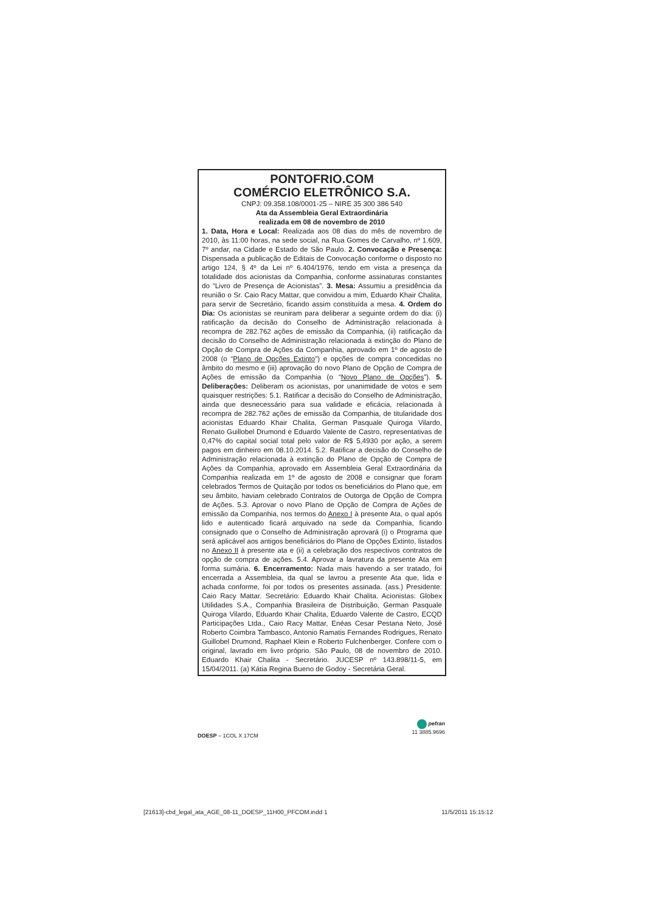PONTOFRIO.COM
COMÉRCIO ELETRÔNICO S.A.
CNPJ: 09.358.108/0001-25 – NIRE 35 300 386 540
Ata da Assembleia Geral Extraordinária
realizada em 08 de novembro de 2010
1. Data, Hora e Local: Realizada aos 08 dias do mês de novembro de 2010, às 11:00 horas, na sede social, na Rua Gomes de Carvalho, nº 1.609, 7º andar, na Cidade e Estado de São Paulo. 2. Convocação e Presença: Dispensada a publicação de Editais de Convocação conforme o disposto no artigo 124, § 4º da Lei nº 6.404/1976, tendo em vista a presença da totalidade dos acionistas da Companhia, conforme assinaturas constantes do “Livro de Presença de Acionistas”. 3. Mesa: Assumiu a presidência da reunião o Sr. Caio Racy Mattar, que convidou a mim, Eduardo Khair Chalita, para servir de Secretário, ficando assim constituída a mesa. 4. Ordem do Dia: Os acionistas se reuniram para deliberar a seguinte ordem do dia: (i) ratificação da decisão do Conselho de Administração relacionada à recompra de 282.762 ações de emissão da Companhia, (ii) ratificação da decisão do Conselho de Administração relacionada à extinção do Plano de Opção de Compra de Ações da Companhia, aprovado em 1º de agosto de 2008 (o “Plano de Opções Extinto”) e opções de compra concedidas no âmbito do mesmo e (iii) aprovação do novo Plano de Opção de Compra de Ações de emissão da Companhia (o “Novo Plano de Opções”). 5. Deliberações: Deliberam os acionistas, por unanimidade de votos e sem quaisquer restrições: 5.1. Ratificar a decisão do Conselho de Administração, ainda que desnecessário para sua validade e eficácia, relacionada à recompra de 282.762 ações de emissão da Companhia, de titularidade dos acionistas Eduardo Khair Chalita, German Pasquale Quiroga Vilardo, Renato Guillobel Drumond e Eduardo Valente de Castro, representativas de 0,47% do capital social total pelo valor de R$ 5,4930 por ação, a serem pagos em dinheiro em 08.10.2014. 5.2. Ratificar a decisão do Conselho de Administração relacionada à extinção do Plano de Opção de Compra de Ações da Companhia, aprovado em Assembleia Geral Extraordinária da Companhia realizada em 1º de agosto de 2008 e consignar que foram celebrados Termos de Quitação por todos os beneficiários do Plano que, em seu âmbito, haviam celebrado Contratos de Outorga de Opção de Compra de Ações. 5.3. Aprovar o novo Plano de Opção de Compra de Ações de emissão da Companhia, nos termos do Anexo I à presente Ata, o qual após lido e autenticado ficará arquivado na sede da Companhia, ficando consignado que o Conselho de Administração aprovará (i) o Programa que será aplicável aos antigos beneficiários do Plano de Opções Extinto, listados no Anexo II à presente ata e (ii) a celebração dos respectivos contratos de opção de compra de ações. 5.4. Aprovar a lavratura da presente Ata em forma sumária. 6. Encerramento: Nada mais havendo a ser tratado, foi encerrada a Assembleia, da qual se lavrou a presente Ata que, lida e achada conforme, foi por todos os presentes assinada. (ass.) Presidente: Caio Racy Mattar. Secretário: Eduardo Khair Chalita. Acionistas: Globex Utilidades S.A., Companhia Brasileira de Distribuição, German Pasquale Quiroga Vilardo, Eduardo Khair Chalita, Eduardo Valente de Castro, ECQD Participações Ltda., Caio Racy Mattar, Enéas Cesar Pestana Neto, José Roberto Coimbra Tambasco, Antonio Ramatis Fernandes Rodrigues, Renato Guillobel Drumond, Raphael Klein e Roberto Fulchenberger. Confere com o original, lavrado em livro próprio. São Paulo, 08 de novembro de 2010. Eduardo Khair Chalita - Secretário. JUCESP nº 143.898/11-5, em 15/04/2011. (a) Kátia Regina Bueno de Godoy - Secretária Geral.
DOESP – 1COL X 17CM
pefran
11 3885.9696
[21613]-cbd_legal_ata_AGE_08-11_DOESP_11H00_PFCOM.indd 1 11/5/2011 15:15:12